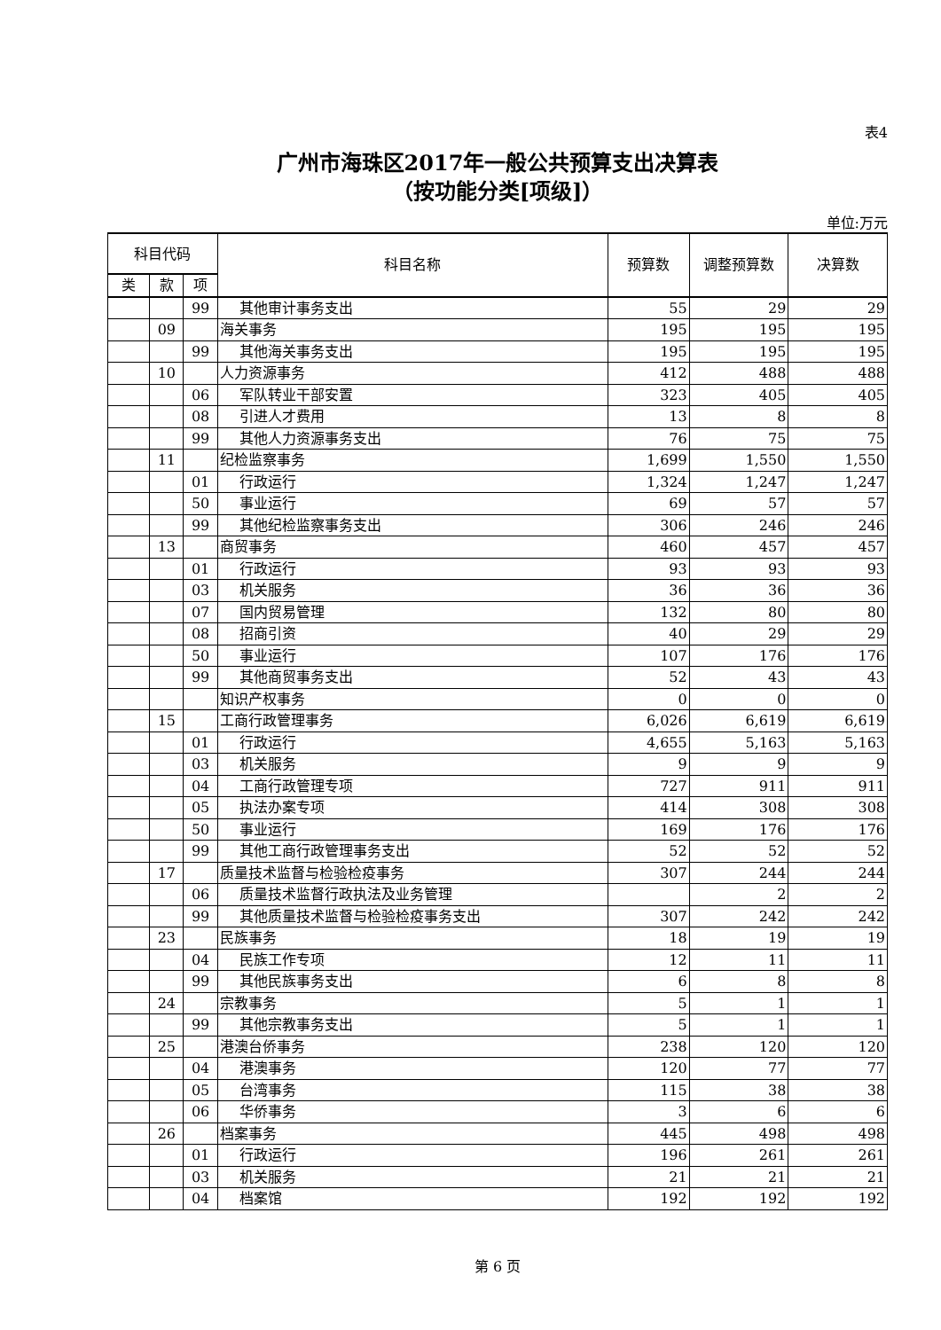表4
广州市海珠区2017年一般公共预算支出决算表
（按功能分类[项级]）
单位:万元
| 科目代码 | | | 科目名称 | 预算数 | 调整预算数 | 决算数 |
| --- | --- | --- | --- | --- | --- | --- |
| 类 | 款 | 项 | | | | |
| | | 99 | 其他审计事务支出 | 55 | 29 | 29 |
| | 09 | | 海关事务 | 195 | 195 | 195 |
| | | 99 | 其他海关事务支出 | 195 | 195 | 195 |
| | 10 | | 人力资源事务 | 412 | 488 | 488 |
| | | 06 | 军队转业干部安置 | 323 | 405 | 405 |
| | | 08 | 引进人才费用 | 13 | 8 | 8 |
| | | 99 | 其他人力资源事务支出 | 76 | 75 | 75 |
| | 11 | | 纪检监察事务 | 1,699 | 1,550 | 1,550 |
| | | 01 | 行政运行 | 1,324 | 1,247 | 1,247 |
| | | 50 | 事业运行 | 69 | 57 | 57 |
| | | 99 | 其他纪检监察事务支出 | 306 | 246 | 246 |
| | 13 | | 商贸事务 | 460 | 457 | 457 |
| | | 01 | 行政运行 | 93 | 93 | 93 |
| | | 03 | 机关服务 | 36 | 36 | 36 |
| | | 07 | 国内贸易管理 | 132 | 80 | 80 |
| | | 08 | 招商引资 | 40 | 29 | 29 |
| | | 50 | 事业运行 | 107 | 176 | 176 |
| | | 99 | 其他商贸事务支出 | 52 | 43 | 43 |
| | | | 知识产权事务 | 0 | 0 | 0 |
| | 15 | | 工商行政管理事务 | 6,026 | 6,619 | 6,619 |
| | | 01 | 行政运行 | 4,655 | 5,163 | 5,163 |
| | | 03 | 机关服务 | 9 | 9 | 9 |
| | | 04 | 工商行政管理专项 | 727 | 911 | 911 |
| | | 05 | 执法办案专项 | 414 | 308 | 308 |
| | | 50 | 事业运行 | 169 | 176 | 176 |
| | | 99 | 其他工商行政管理事务支出 | 52 | 52 | 52 |
| | 17 | | 质量技术监督与检验检疫事务 | 307 | 244 | 244 |
| | | 06 | 质量技术监督行政执法及业务管理 | | 2 | 2 |
| | | 99 | 其他质量技术监督与检验检疫事务支出 | 307 | 242 | 242 |
| | 23 | | 民族事务 | 18 | 19 | 19 |
| | | 04 | 民族工作专项 | 12 | 11 | 11 |
| | | 99 | 其他民族事务支出 | 6 | 8 | 8 |
| | 24 | | 宗教事务 | 5 | 1 | 1 |
| | | 99 | 其他宗教事务支出 | 5 | 1 | 1 |
| | 25 | | 港澳台侨事务 | 238 | 120 | 120 |
| | | 04 | 港澳事务 | 120 | 77 | 77 |
| | | 05 | 台湾事务 | 115 | 38 | 38 |
| | | 06 | 华侨事务 | 3 | 6 | 6 |
| | 26 | | 档案事务 | 445 | 498 | 498 |
| | | 01 | 行政运行 | 196 | 261 | 261 |
| | | 03 | 机关服务 | 21 | 21 | 21 |
| | | 04 | 档案馆 | 192 | 192 | 192 |
第 6 页